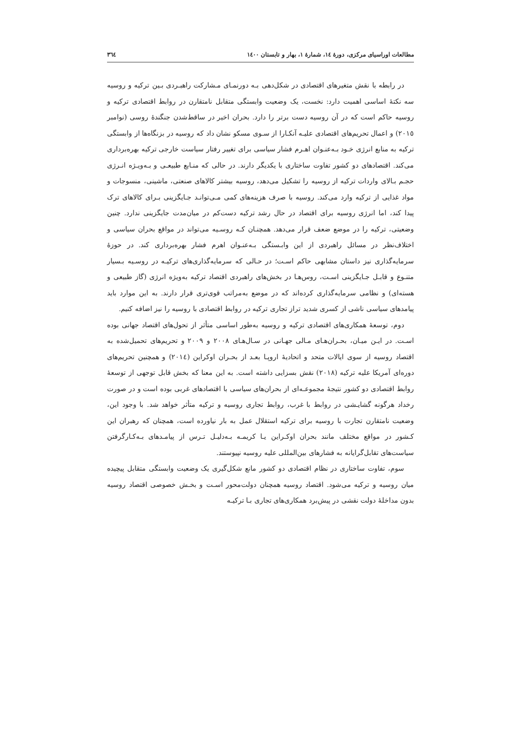مطالعات اوراسیای مرکزی، دورهٔ ١٤، شمارهٔ ١، بهار و تابستان ١٤٠٠ ٣٦٤
در رابطه با نقش متغیرهای اقتصادی در شکل‌دهی بـه دورنمـای مـشارکت راهبـردی بـین ترکیه و روسیه سه نکتهٔ اساسی اهمیت دارد: نخست، یک وضعیت وابستگی متقابل نامتقارن در روابط اقتصادی ترکیه و روسیه حاکم است که در آن روسیه دست برتر را دارد. بحران اخیر در ساقط‌شدن جنگندهٔ روسی (نوامبر ٢٠١٥) و اعمال تحریم‌های اقتصادی علیـه آنکـارا از سـوی مسکو نشان داد که روسیه در بزنگاه‌ها از وابستگی ترکیه به منابع انرژی خـود بـه‌عنـوان اهـرم فشار سیاسی برای تغییر رفتار سیاست خارجی ترکیه بهره‌برداری می‌کند. اقتصادهای دو کشور تفاوت ساختاری با یکدیگر دارند. در حالی که منـابع طبیعـی و بـه‌ویـژه انـرژی حجـم بـالای واردات ترکیه از روسیه را تشکیل می‌دهد، روسیه بیشتر کالاهای صنعتی، ماشینی، منسوجات و مواد غذایی از ترکیه وارد می‌کند. روسیه با صرف هزینه‌های کمی مـی‌توانـد جـایگزینی بـرای کالاهای ترک پیدا کند، اما انرژی روسیه برای اقتصاد در حال رشد ترکیه دست‌کم در میان‌مدت جایگزینی ندارد. چنین وضعیتی، ترکیه را در موضع ضعف قرار می‌دهد. همچنـان کـه روسـیه می‌تواند در مواقع بحران سیاسی و اختلاف‌نظر در مسائل راهبردی از این وابـستگی بـه‌عنـوان اهرم فشار بهره‌برداری کند. در حوزهٔ سرمایه‌گذاری نیز داستان مشابهی حاکم اسـت؛ در حـالی که سرمایه‌گذاری‌های ترکیـه در روسـیه بـسیار متنـوع و قابـل جـایگزینی اسـت، روس‌هـا در بخش‌های راهبردی اقتصاد ترکیه به‌ویژه انرژی (گاز طبیعی و هسته‌ای) و نظامی سرمایه‌گذاری کرده‌اند که در موضع به‌مراتب قوی‌تری قرار دارند. به این موارد باید پیامدهای سیاسی ناشی از کسری شدید تراز تجاری ترکیه در روابط اقتصادی با روسیه را نیز اضافه کنیم.
دوم، توسعهٔ همکاری‌های اقتصادی ترکیه و روسیه به‌طور اساسی متأثر از تحول‌های اقتصاد جهانی بوده اسـت. در ایـن میـان، بحـران‌هـای مـالی جهـانی در سـال‌هـای ٢٠٠٨ و ٢٠٠٩ و تحریم‌های تحمیل‌شده به اقتصاد روسیه از سوی ایالات متحد و اتحادیهٔ اروپـا بعـد از بحـران اوکراین (٢٠١٤) و همچنین تحریم‌های دوره‌ای آمریکا علیه ترکیه (٢٠١٨) نقش بسزایی داشته است. به این معنا که بخش قابل توجهی از توسعهٔ روابط اقتصادی دو کشور نتیجهٔ مجموعـه‌ای از بحران‌های سیاسی با اقتصادهای غربی بوده است و در صورت رخداد هرگونه گشایـشی در روابط با غرب، روابط تجاری روسیه و ترکیه متأثر خواهد شد. با وجود این، وضعیت نامتقارن تجارت با روسیه برای ترکیه استقلال عمل به بار نیاورده است، همچنان که رهبران این کـشور در مواقع مختلف مانند بحران اوکـراین یـا کریمـه بـه‌دلیـل تـرس از پیامـدهای بـه‌کـارگرفتن سیاست‌های تقابل‌گرایانه به فشارهای بین‌المللی علیه روسیه نپیوستند.
سوم، تفاوت ساختاری در نظام اقتصادی دو کشور مانع شکل‌گیری یک وضعیت وابستگی متقابل پیچیده میان روسیه و ترکیه می‌شود. اقتصاد روسیه همچنان دولت‌محور اسـت و بخـش خصوصی اقتصاد روسیه بدون مداخلهٔ دولت نقشی در پیش‌برد همکاری‌های تجاری بـا ترکیـه